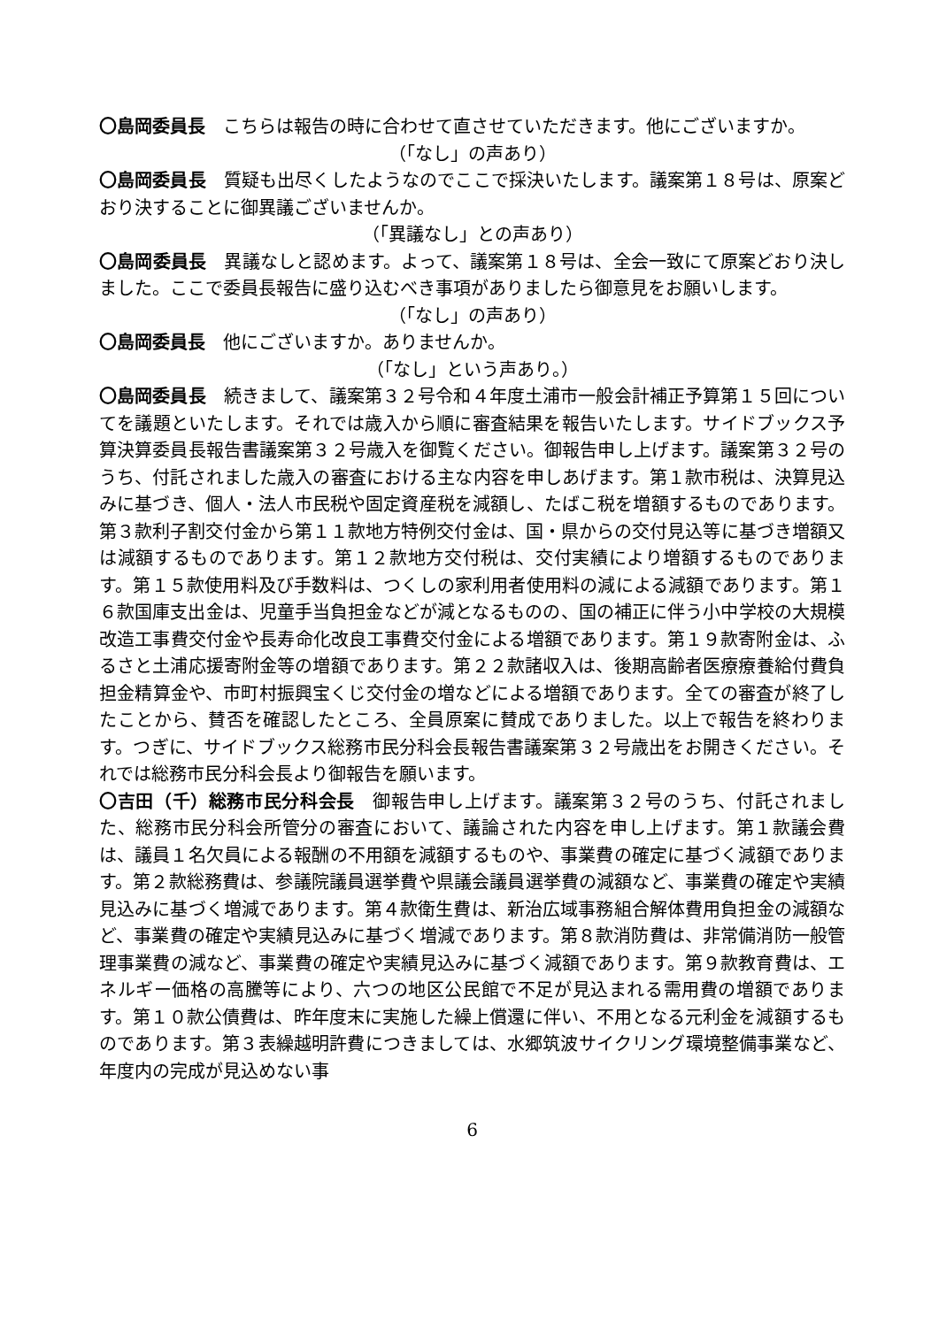〇島岡委員長　こちらは報告の時に合わせて直させていただきます。他にございますか。
（「なし」の声あり）
〇島岡委員長　質疑も出尽くしたようなのでここで採決いたします。議案第１８号は、原案どおり決することに御異議ございませんか。
（「異議なし」との声あり）
〇島岡委員長　異議なしと認めます。よって、議案第１８号は、全会一致にて原案どおり決しました。ここで委員長報告に盛り込むべき事項がありましたら御意見をお願いします。
（「なし」の声あり）
〇島岡委員長　他にございますか。ありませんか。
（「なし」という声あり。）
〇島岡委員長　続きまして、議案第３２号令和４年度土浦市一般会計補正予算第１５回についてを議題といたします。それでは歳入から順に審査結果を報告いたします。サイドブックス予算決算委員長報告書議案第３２号歳入を御覧ください。御報告申し上げます。議案第３２号のうち、付託されました歳入の審査における主な内容を申しあげます。第１款市税は、決算見込みに基づき、個人・法人市民税や固定資産税を減額し、たばこ税を増額するものであります。第３款利子割交付金から第１１款地方特例交付金は、国・県からの交付見込等に基づき増額又は減額するものであります。第１２款地方交付税は、交付実績により増額するものであります。第１５款使用料及び手数料は、つくしの家利用者使用料の減による減額であります。第１６款国庫支出金は、児童手当負担金などが減となるものの、国の補正に伴う小中学校の大規模改造工事費交付金や長寿命化改良工事費交付金による増額であります。第１９款寄附金は、ふるさと土浦応援寄附金等の増額であります。第２２款諸収入は、後期高齢者医療療養給付費負担金精算金や、市町村振興宝くじ交付金の増などによる増額であります。全ての審査が終了したことから、賛否を確認したところ、全員原案に賛成でありました。以上で報告を終わります。つぎに、サイドブックス総務市民分科会長報告書議案第３２号歳出をお開きください。それでは総務市民分科会長より御報告を願います。
〇吉田（千）総務市民分科会長　御報告申し上げます。議案第３２号のうち、付託されました、総務市民分科会所管分の審査において、議論された内容を申し上げます。第１款議会費は、議員１名欠員による報酬の不用額を減額するものや、事業費の確定に基づく減額であります。第２款総務費は、参議院議員選挙費や県議会議員選挙費の減額など、事業費の確定や実績見込みに基づく増減であります。第４款衛生費は、新治広域事務組合解体費用負担金の減額など、事業費の確定や実績見込みに基づく増減であります。第８款消防費は、非常備消防一般管理事業費の減など、事業費の確定や実績見込みに基づく減額であります。第９款教育費は、エネルギー価格の高騰等により、六つの地区公民館で不足が見込まれる需用費の増額であります。第１０款公債費は、昨年度末に実施した繰上償還に伴い、不用となる元利金を減額するものであります。第３表繰越明許費につきましては、水郷筑波サイクリング環境整備事業など、年度内の完成が見込めない事
6